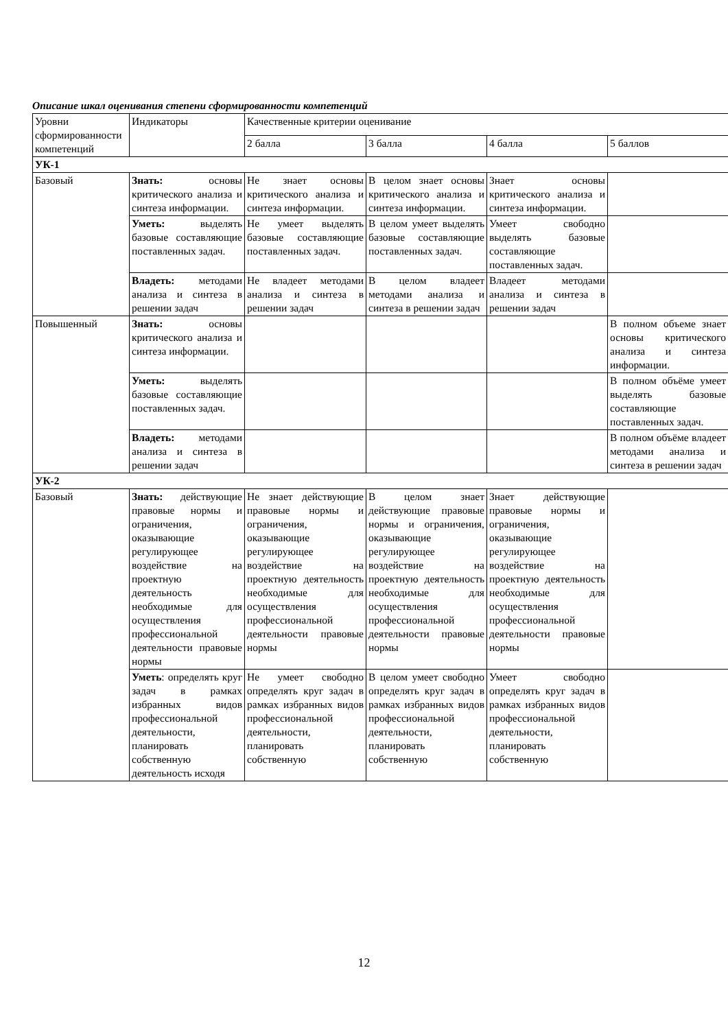Описание шкал оценивания степени сформированности компетенций
| Уровни сформированности компетенций | Индикаторы | Качественные критерии оценивание | | | |
| --- | --- | --- | --- | --- | --- |
| | | 2 балла | 3 балла | 4 балла | 5 баллов |
| УК-1 | | | | | |
| Базовый | Знать: основы критического анализа и синтеза информации. | Не знает основы критического анализа и синтеза информации. | В целом знает основы критического анализа и синтеза информации. | Знает основы критического анализа и синтеза информации. | |
| | Уметь: выделять базовые составляющие поставленных задач. | Не умеет выделять базовые составляющие поставленных задач. | В целом умеет выделять базовые составляющие поставленных задач. | Умеет свободно выделять базовые составляющие поставленных задач. | |
| | Владеть: методами анализа и синтеза в решении задач | Не владеет методами анализа и синтеза в решении задач | В целом владеет методами анализа и синтеза в решении задач | Владеет методами анализа и синтеза в решении задач | |
| Повышенный | Знать: основы критического анализа и синтеза информации. | | | | В полном объеме знает основы критического анализа и синтеза информации. |
| | Уметь: выделять базовые составляющие поставленных задач. | | | | В полном объёме умеет выделять базовые составляющие поставленных задач. |
| | Владеть: методами анализа и синтеза в решении задач | | | | В полном объёме владеет методами анализа и синтеза в решении задач |
| УК-2 | | | | | |
| Базовый | Знать: действующие правовые нормы и ограничения, оказывающие регулирующее воздействие на проектную деятельность необходимые для осуществления профессиональной деятельности правовые нормы | Не знает действующие правовые нормы и ограничения, оказывающие регулирующее воздействие на проектную деятельность необходимые для осуществления профессиональной деятельности правовые нормы | В целом знает действующие правовые нормы и ограничения, оказывающие регулирующее воздействие на проектную деятельность необходимые для осуществления профессиональной деятельности правовые нормы | Знает действующие правовые нормы и ограничения, оказывающие регулирующее воздействие на проектную деятельность необходимые для осуществления профессиональной деятельности правовые нормы | |
| | Уметь : определять круг задач в рамках избранных видов профессиональной деятельности, планировать собственную деятельность исходя | Не умеет свободно определять круг задач в рамках избранных видов профессиональной деятельности, планировать собственную | В целом умеет свободно определять круг задач в рамках избранных видов профессиональной деятельности, планировать собственную | Умеет свободно определять круг задач в рамках избранных видов профессиональной деятельности, планировать собственную | |
12